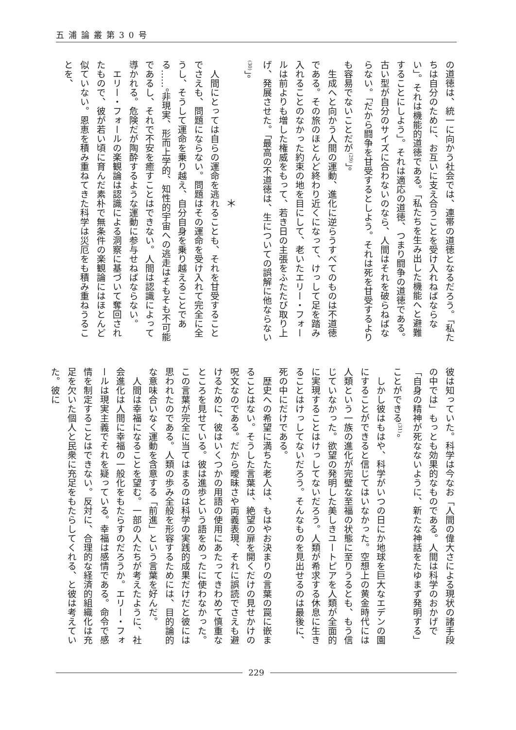五浦論叢第30号
の道徳は、統一に向かう社会では、連帯の道徳となるだろう。「私たちは自分のために、お互いに支え合うことを受け入れねばならない」。それは機能的道徳である。「私たちを生み出した機能へと避難することにしよう」。それは適応の道徳、つまり闘争の道徳である。古い型が自分のサイズに合わないのなら、人間はそれを破らねばならない。「だから闘争を甘受するとしよう。それは死を甘受するよりも容易でないことだが<sup>(29)</sup>」。
生成へと向かう人間の運動、進化に逆らうすべてのものは不道徳である。その旅のほとんど終わり近くになって、けっして足を踏み入れることのなかった約束の地を目にして、老いたエリー・フォールは前よりも増した権威をもって、若き日の主張をふたたび取り上げ、発展させた。「最高の不道徳は、生についての誤解に他ならない<sup>(30)</sup>」。
＊
人間にとっては自らの運命を逃れることも、それを甘受することでさえも、問題にならない。問題はその運命を受け入れて完全に全うし、そうして運命を乗り越え、自分自身を乗り越えることである……。非現実、形而上学的、知性的宇宙への逃走はそもそも不可能であるし、それで不安を癒すことはできない。人間は認識によって導かれる。危険だが陶酔するような運動に参与せねばならない。
エリー・フォールの楽観論は認識による洞察に基づいて奪回されたもので、彼が若い頃に育んだ素朴で無条件の楽観論にはほとんど似ていない。恩恵を積み重ねてきた科学は災厄をも積み重ねうることを、
彼は知っていた。科学は今なお「人間の偉大さによる現状の諸手段の中では」もっとも効果的なものである。人間は科学のおかげで「自身の精神が死なないように、新たな神話をたゆまず発明する」ことができる<sup>(31)</sup>。
しかし彼はもはや、科学がいつの日にか地球を巨大なエデンの園にすることができると信じてはいなかった。空想上の黄金時代には人類という一族の進化が完璧な至福の状態に至りうるとも、もう信じていなかった。欲望の発明した美しきユートピアを人類が全面的に実現することはけっしてないだろう。人類が希求する休息に生きることはけっしてないだろう。そんなものを見出せるのは最後に、死の中にだけである。
歴史への希望に満ちた老人は、もはやお決まりの言葉の罠に嵌まることはない。そうした言葉は、絶望の扉を開くだけの見せかけの呪文なのである。だから曖昧さや両義表現、それに誤読でさえも避けるために、彼はいくつかの用語の使用にあたってきわめて慎重なところを見せている。彼は進歩という語をめったに使わなかった。この言葉が完全に当てはまるのは科学の実践的成果だけだと彼には思われたのである。人類の歩み全般を形容するためには、目的論的な意味合いなく運動を含意する「前進」という言葉を好んだ。
人間は幸福になることを望む。一部の人たちが考えたように、社会進化は人間に幸福の一般化をもたらすのだろうか。エリー・フォールは現実主義でそれを疑っている。幸福は感情である。命令で感情を制定することはできない。反対に、合理的な経済的組織化は充足を欠いた個人と民衆に充足をもたらしてくれる、と彼は考えていた。彼に
229